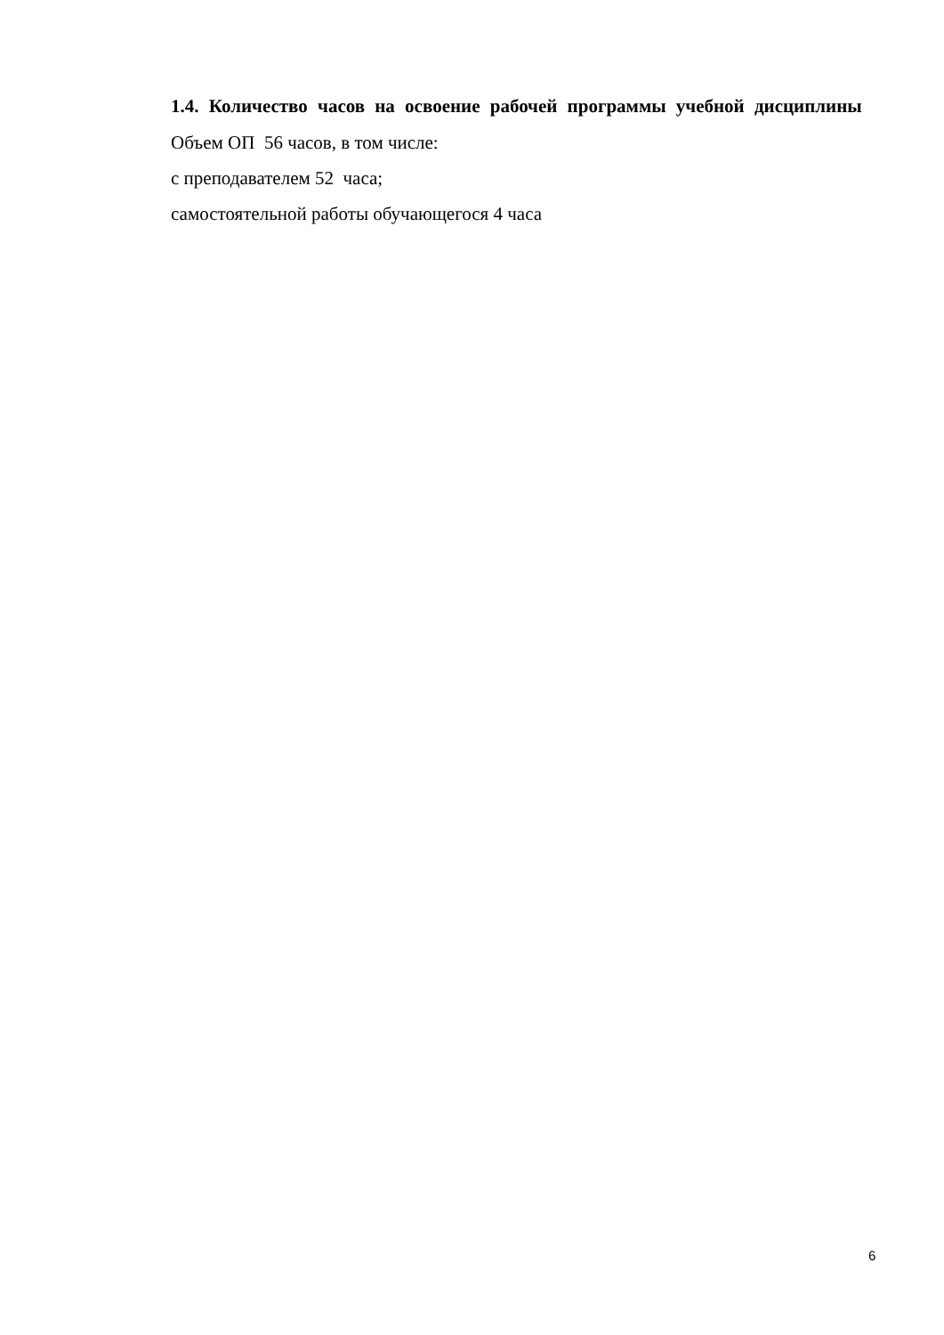1.4. Количество часов на освоение рабочей программы учебной дисциплины
Объем ОП 56 часов, в том числе:
с преподавателем 52 часа;
самостоятельной работы обучающегося 4 часа
6